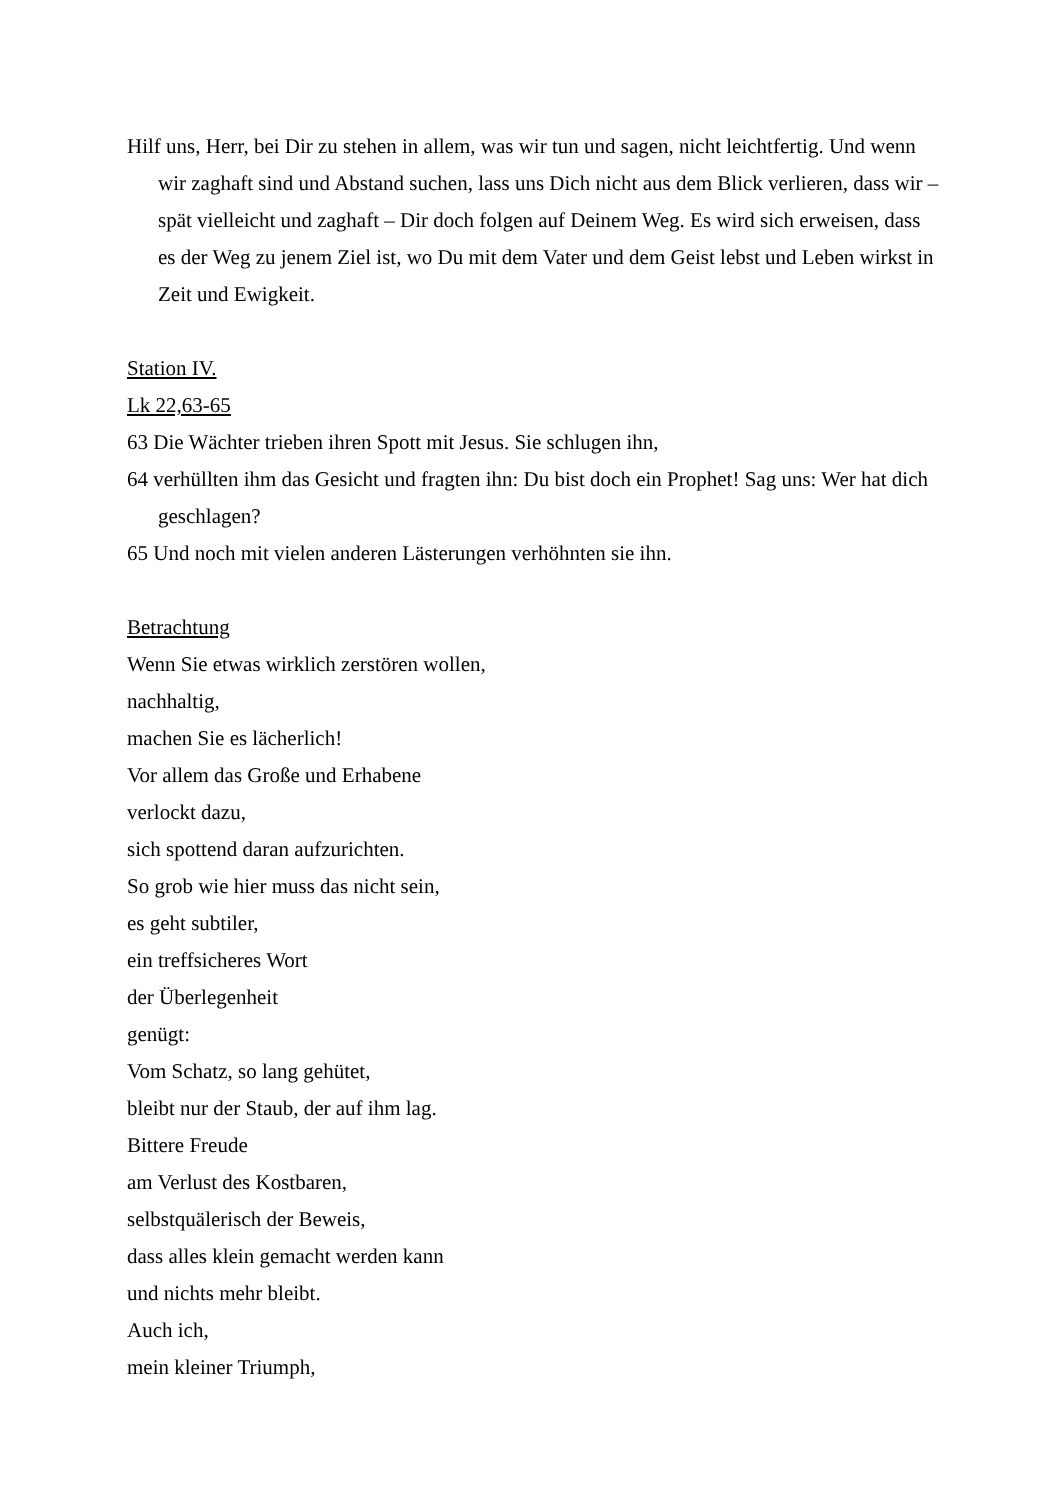Hilf uns, Herr, bei Dir zu stehen in allem, was wir tun und sagen, nicht leichtfertig. Und wenn wir zaghaft sind und Abstand suchen, lass uns Dich nicht aus dem Blick verlieren, dass wir – spät vielleicht und zaghaft – Dir doch folgen auf Deinem Weg. Es wird sich erweisen, dass es der Weg zu jenem Ziel ist, wo Du mit dem Vater und dem Geist lebst und Leben wirkst in Zeit und Ewigkeit.
Station IV.
Lk 22,63-65
63 Die Wächter trieben ihren Spott mit Jesus. Sie schlugen ihn,
64 verhüllten ihm das Gesicht und fragten ihn: Du bist doch ein Prophet! Sag uns: Wer hat dich geschlagen?
65 Und noch mit vielen anderen Lästerungen verhöhnten sie ihn.
Betrachtung
Wenn Sie etwas wirklich zerstören wollen,
nachhaltig,
machen Sie es lächerlich!
Vor allem das Große und Erhabene
verlockt dazu,
sich spottend daran aufzurichten.
So grob wie hier muss das nicht sein,
es geht subtiler,
ein treffsicheres Wort
der Überlegenheit
genügt:
Vom Schatz, so lang gehütet,
bleibt nur der Staub, der auf ihm lag.
Bittere Freude
am Verlust des Kostbaren,
selbstquälerisch der Beweis,
dass alles klein gemacht werden kann
und nichts mehr bleibt.
Auch ich,
mein kleiner Triumph,